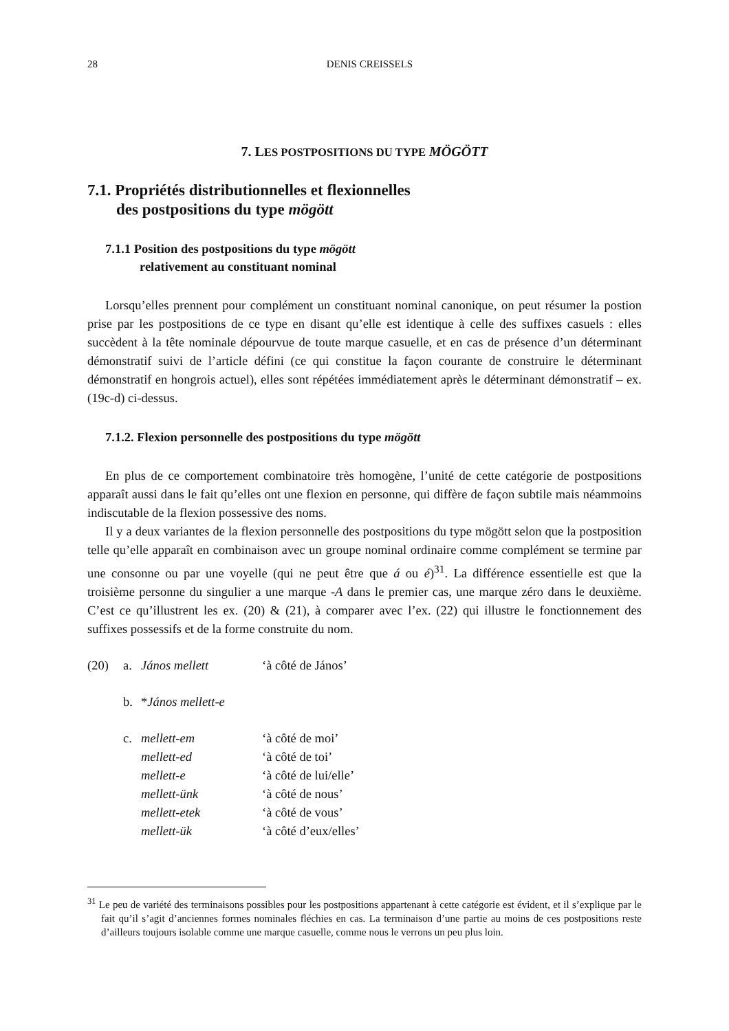28 DENIS CREISSELS
7. LES POSTPOSITIONS DU TYPE MÖGÖTT
7.1. Propriétés distributionnelles et flexionnelles
des postpositions du type mögött
7.1.1 Position des postpositions du type mögött
relativement au constituant nominal
Lorsqu’elles prennent pour complément un constituant nominal canonique, on peut résumer la postion prise par les postpositions de ce type en disant qu’elle est identique à celle des suffixes casuels : elles succèdent à la tête nominale dépourvue de toute marque casuelle, et en cas de présence d’un déterminant démonstratif suivi de l’article défini (ce qui constitue la façon courante de construire le déterminant démonstratif en hongrois actuel), elles sont répétées immédiatement après le déterminant démonstratif – ex. (19c-d) ci-dessus.
7.1.2. Flexion personnelle des postpositions du type mögött
En plus de ce comportement combinatoire très homogène, l’unité de cette catégorie de postpositions apparaît aussi dans le fait qu’elles ont une flexion en personne, qui diffère de façon subtile mais néammoins indiscutable de la flexion possessive des noms.
Il y a deux variantes de la flexion personnelle des postpositions du type mögött selon que la postposition telle qu’elle apparaît en combinaison avec un groupe nominal ordinaire comme complément se termine par une consonne ou par une voyelle (qui ne peut être que á ou é)<sup>31</sup>. La différence essentielle est que la troisième personne du singulier a une marque -A dans le premier cas, une marque zéro dans le deuxième. C’est ce qu’illustrent les ex. (20) & (21), à comparer avec l’ex. (22) qui illustre le fonctionnement des suffixes possessifs et de la forme construite du nom.
| (20) | a. | János mellett | ‘à côté de János’ |
| | b. | * János mellett-e | |
| | c. | mellett-em | ‘à côté de moi’ |
| | | mellett-ed | ‘à côté de toi’ |
| | | mellett-e | ‘à côté de lui/elle’ |
| | | mellett-ünk | ‘à côté de nous’ |
| | | mellett-etek | ‘à côté de vous’ |
| | | mellett-ük | ‘à côté d’eux/elles’ |
<sup>31</sup> Le peu de variété des terminaisons possibles pour les postpositions appartenant à cette catégorie est évident, et il s’explique par le fait qu’il s’agit d’anciennes formes nominales fléchies en cas. La terminaison d’une partie au moins de ces postpositions reste d’ailleurs toujours isolable comme une marque casuelle, comme nous le verrons un peu plus loin.